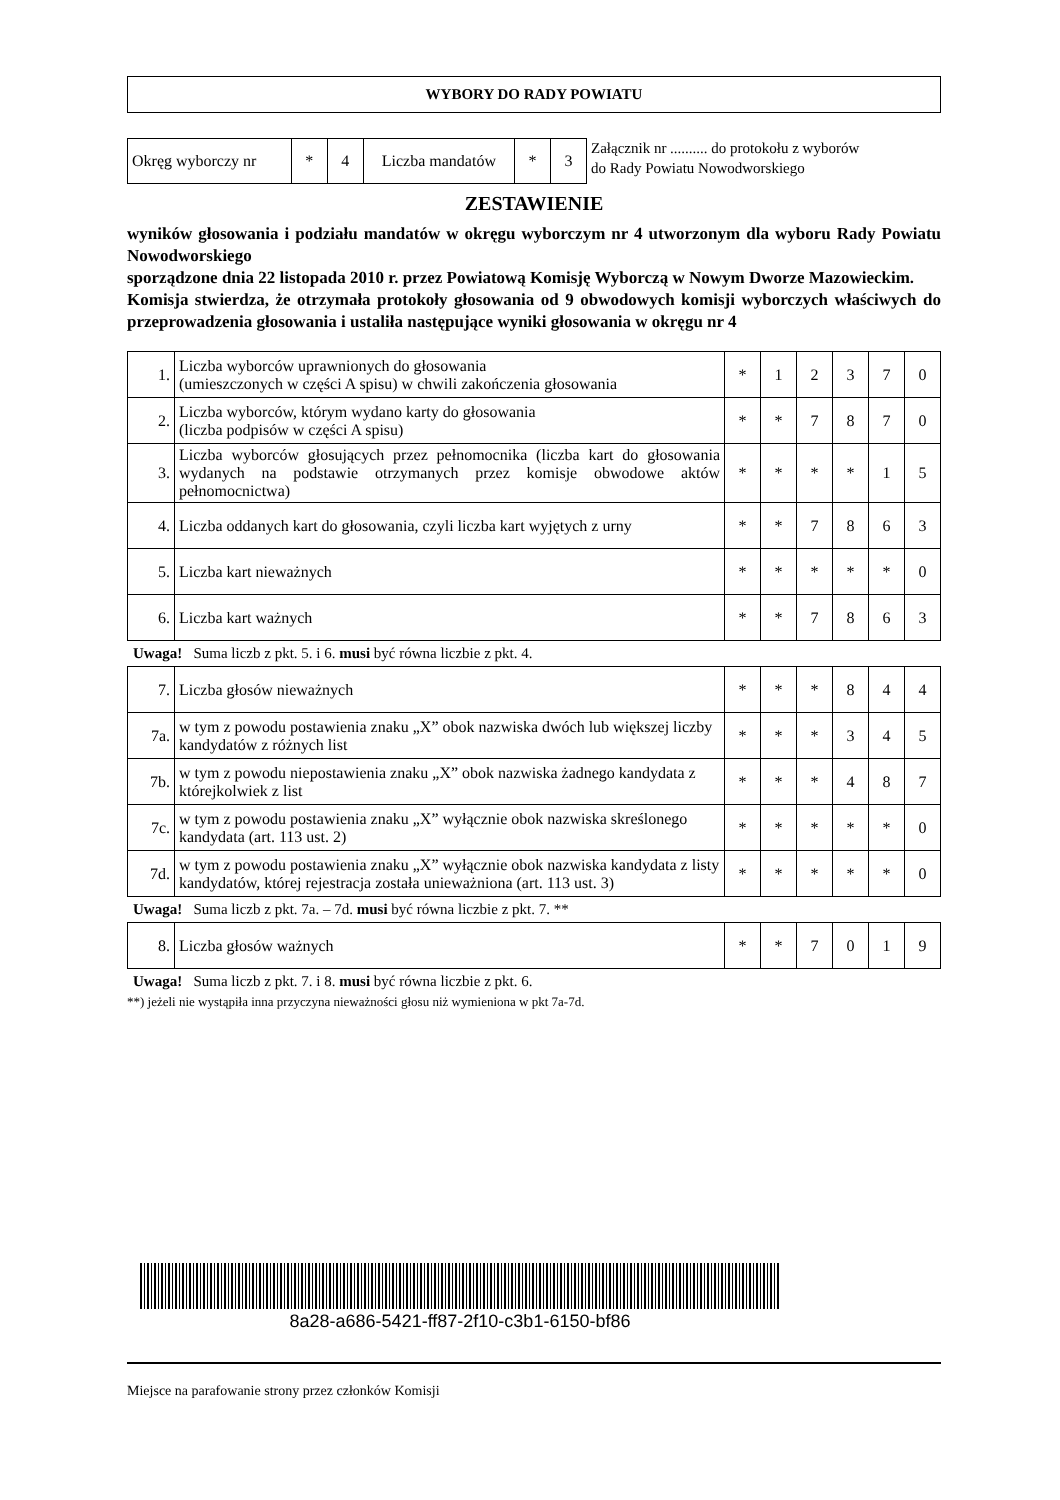WYBORY DO RADY POWIATU
| Okręg wyborczy nr | * | 4 | Liczba mandatów | * | 3 |
Załącznik nr .......... do protokołu z wyborów
do Rady Powiatu Nowodworskiego
ZESTAWIENIE
wyników głosowania i podziału mandatów w okręgu wyborczym nr 4 utworzonym dla wyboru Rady Powiatu Nowodworskiego
sporządzone dnia 22 listopada 2010 r. przez Powiatową Komisję Wyborczą w Nowym Dworze Mazowieckim.
Komisja stwierdza, że otrzymała protokoły głosowania od 9 obwodowych komisji wyborczych właściwych do przeprowadzenia głosowania i ustaliła następujące wyniki głosowania w okręgu nr 4
| 1. | Liczba wyborców uprawnionych do głosowania (umieszczonych w części A spisu) w chwili zakończenia głosowania | * | 1 | 2 | 3 | 7 | 0 |
| 2. | Liczba wyborców, którym wydano karty do głosowania (liczba podpisów w części A spisu) | * | * | 7 | 8 | 7 | 0 |
| 3. | Liczba wyborców głosujących przez pełnomocnika (liczba kart do głosowania wydanych na podstawie otrzymanych przez komisje obwodowe aktów pełnomocnictwa) | * | * | * | * | 1 | 5 |
| 4. | Liczba oddanych kart do głosowania, czyli liczba kart wyjętych z urny | * | * | 7 | 8 | 6 | 3 |
| 5. | Liczba kart nieważnych | * | * | * | * | * | 0 |
| 6. | Liczba kart ważnych | * | * | 7 | 8 | 6 | 3 |
Uwaga! Suma liczb z pkt. 5. i 6. musi być równa liczbie z pkt. 4.
| 7. | Liczba głosów nieważnych | * | * | * | 8 | 4 | 4 |
| 7a. | w tym z powodu postawienia znaku „X” obok nazwiska dwóch lub większej liczby kandydatów z różnych list | * | * | * | 3 | 4 | 5 |
| 7b. | w tym z powodu niepostawienia znaku „X” obok nazwiska żadnego kandydata z którejkolwiek z list | * | * | * | 4 | 8 | 7 |
| 7c. | w tym z powodu postawienia znaku „X” wyłącznie obok nazwiska skreślonego kandydata (art. 113 ust. 2) | * | * | * | * | * | 0 |
| 7d. | w tym z powodu postawienia znaku „X” wyłącznie obok nazwiska kandydata z listy kandydatów, której rejestracja została unieważniona (art. 113 ust. 3) | * | * | * | * | * | 0 |
Uwaga! Suma liczb z pkt. 7a. – 7d. musi być równa liczbie z pkt. 7. **
| 8. | Liczba głosów ważnych | * | * | 7 | 0 | 1 | 9 |
Uwaga! Suma liczb z pkt. 7. i 8. musi być równa liczbie z pkt. 6.
**) jeżeli nie wystąpiła inna przyczyna nieważności głosu niż wymieniona w pkt 7a-7d.
8a28-a686-5421-ff87-2f10-c3b1-6150-bf86
Miejsce na parafowanie strony przez członków Komisji